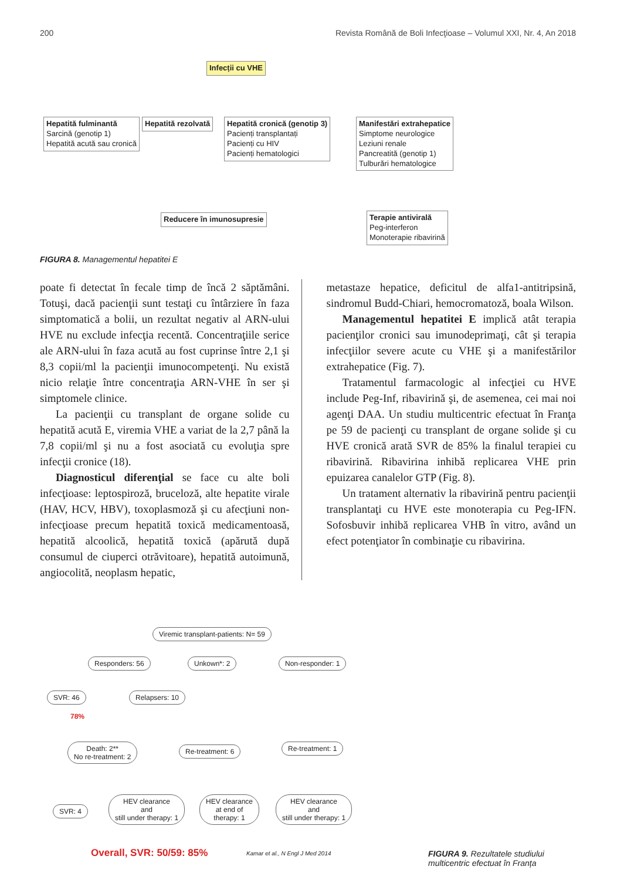200 Revista Română de Boli Infecţioase – Volumul XXI, Nr. 4, An 2018
Infecții cu VHE
Hepatită fulminantă
Sarcină (genotip 1)
Hepatită acută sau cronică
Hepatită rezolvată
Hepatită cronică (genotip 3)
Pacienți transplantați
Pacienți cu HIV
Pacienți hematologici
Manifestări extrahepatice
Simptome neurologice
Leziuni renale
Pancreatită (genotip 1)
Tulburări hematologice
Reducere în imunosupresie
Terapie antivirală
Peg-interferon
Monoterapie ribavirină
FIGURA 8. Managementul hepatitei E
poate fi detectat în fecale timp de încă 2 săptămâni. Totuşi, dacă pacienţii sunt testaţi cu întârziere în faza simptomatică a bolii, un rezultat negativ al ARN-ului HVE nu exclude infecţia recentă. Concentraţiile serice ale ARN-ului în faza acută au fost cuprinse între 2,1 şi 8,3 copii/ml la pacienţii imunocompetenţi. Nu există nicio relaţie între concentraţia ARN-VHE în ser şi simptomele clinice.
La pacienţii cu transplant de organe solide cu hepatită acută E, viremia VHE a variat de la 2,7 până la 7,8 copii/ml şi nu a fost asociată cu evoluţia spre infecţii cronice (18).
Diagnosticul diferenţial se face cu alte boli infecţioase: leptospiroză, bruceloză, alte hepatite virale (HAV, HCV, HBV), toxoplasmoză şi cu afecţiuni non-infecţioase precum hepatită toxică medicamentoasă, hepatită alcoolică, hepatită toxică (apărută după consumul de ciuperci otrăvitoare), hepatită autoimună, angiocolită, neoplasm hepatic,
metastaze hepatice, deficitul de alfa1-antitripsină, sindromul Budd-Chiari, hemocromatoză, boala Wilson.
Managementul hepatitei E implică atât terapia pacienţilor cronici sau imunodeprimaţi, cât şi terapia infecţiilor severe acute cu VHE şi a manifestărilor extrahepatice (Fig. 7).
Tratamentul farmacologic al infecţiei cu HVE include Peg-Inf, ribavirină şi, de asemenea, cei mai noi agenţi DAA. Un studiu multicentric efectuat în Franţa pe 59 de pacienţi cu transplant de organe solide şi cu HVE cronică arată SVR de 85% la finalul terapiei cu ribavirină. Ribavirina inhibă replicarea VHE prin epuizarea canalelor GTP (Fig. 8).
Un tratament alternativ la ribavirină pentru pacienţii transplantaţi cu HVE este monoterapia cu Peg-IFN. Sofosbuvir inhibă replicarea VHB în vitro, având un efect potenţiator în combinaţie cu ribavirina.
Viremic transplant-patients: N= 59
Responders: 56 Unkown*: 2 Non-responder: 1
SVR: 46 Relapsers: 10
78%
Death: 2**
No re-treatment: 2
Re-treatment: 6 Re-treatment: 1
SVR: 4
HEV clearance
and
still under therapy: 1
HEV clearance
at end of
therapy: 1
HEV clearance
and
still under therapy: 1
Overall, SVR: 50/59: 85%
Kamar et al., N Engl J Med 2014
FIGURA 9. Rezultatele studiului
multicentric efectuat în Franța